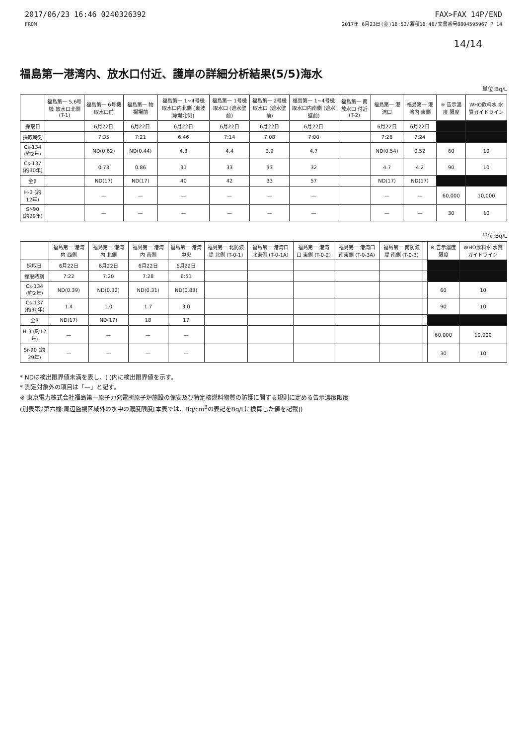2017/06/23 16:46 0240326392
FROM
FAX>FAX 14P/END
2017年 6月23日(金)16:52/蓄積16:46/文書番号8804595967 P 14
14/14
福島第一港湾内、放水口付近、護岸の詳細分析結果(5/5)海水
単位:Bq/L
| | 福島第一 5,6号機 放水口北側 (T-1) | 福島第一 6号機 取水口前 | 福島第一 物揚場前 | 福島第一 1~4号機 取水口内北側 (東波除堤北側) | 福島第一 1号機 取水口 (遮水壁前) | 福島第一 2号機 取水口 (遮水壁前) | 福島第一 1~4号機 取水口内南側 (遮水壁前) | 福島第一 南放水口 付近 (T-2) | 福島第一 港湾口 | 福島第一 港湾内 東側 | ※ 告示濃度 限度 | WHO飲料水 水質ガイドライン |
| --- | --- | --- | --- | --- | --- | --- | --- | --- | --- | --- | --- | --- |
| 採取日 | | 6月22日 | 6月22日 | 6月22日 | 6月22日 | 6月22日 | 6月22日 | | 6月22日 | 6月22日 | | |
| 採取時刻 | | 7:35 | 7:21 | 6:46 | 7:14 | 7:08 | 7:00 | | 7:26 | 7:24 | | |
| Cs-134 (約2年) | | ND(0.62) | ND(0.44) | 4.3 | 4.4 | 3.9 | 4.7 | | ND(0.54) | 0.52 | 60 | 10 |
| Cs-137 (約30年) | | 0.73 | 0.86 | 31 | 33 | 33 | 32 | | 4.7 | 4.2 | 90 | 10 |
| 全β | | ND(17) | ND(17) | 40 | 42 | 33 | 57 | | ND(17) | ND(17) | | |
| H-3 (約12年) | | — | — | — | — | — | — | | — | — | 60,000 | 10,000 |
| Sr-90 (約29年) | | — | — | — | — | — | — | | — | — | 30 | 10 |
単位:Bq/L
| | 福島第一 港湾内 西側 | 福島第一 港湾内 北側 | 福島第一 港湾内 南側 | 福島第一 港湾中央 | 福島第一 北防波堤 北側 (T-0-1) | 福島第一 港湾口 北東側 (T-0-1A) | 福島第一 港湾口 東側 (T-0-2) | 福島第一 港湾口 南東側 (T-0-3A) | 福島第一 南防波堤 南側 (T-0-3) | | ※ 告示濃度 限度 | WHO飲料水 水質ガイドライン |
| --- | --- | --- | --- | --- | --- | --- | --- | --- | --- | --- | --- | --- |
| 採取日 | 6月22日 | 6月22日 | 6月22日 | 6月22日 | | | | | | | | |
| 採取時刻 | 7:22 | 7:20 | 7:28 | 6:51 | | | | | | | | |
| Cs-134 (約2年) | ND(0.39) | ND(0.32) | ND(0.31) | ND(0.83) | | | | | | | 60 | 10 |
| Cs-137 (約30年) | 1.4 | 1.0 | 1.7 | 3.0 | | | | | | | 90 | 10 |
| 全β | ND(17) | ND(17) | 18 | 17 | | | | | | | | |
| H-3 (約12年) | — | — | — | — | | | | | | | 60,000 | 10,000 |
| Sr-90 (約29年) | — | — | — | — | | | | | | | 30 | 10 |
* NDは検出限界値未満を表し、( )内に検出限界値を示す。
* 測定対象外の項目は「—」と記す。
※ 東京電力株式会社福島第一原子力発電所原子炉施設の保安及び特定核燃料物質の防護に関する規則に定める告示濃度限度
(別表第2第六欄:周辺監視区域外の水中の濃度限度[本表では、Bq/cm<sup>3</sup>の表記をBq/Lに換算した値を記載])